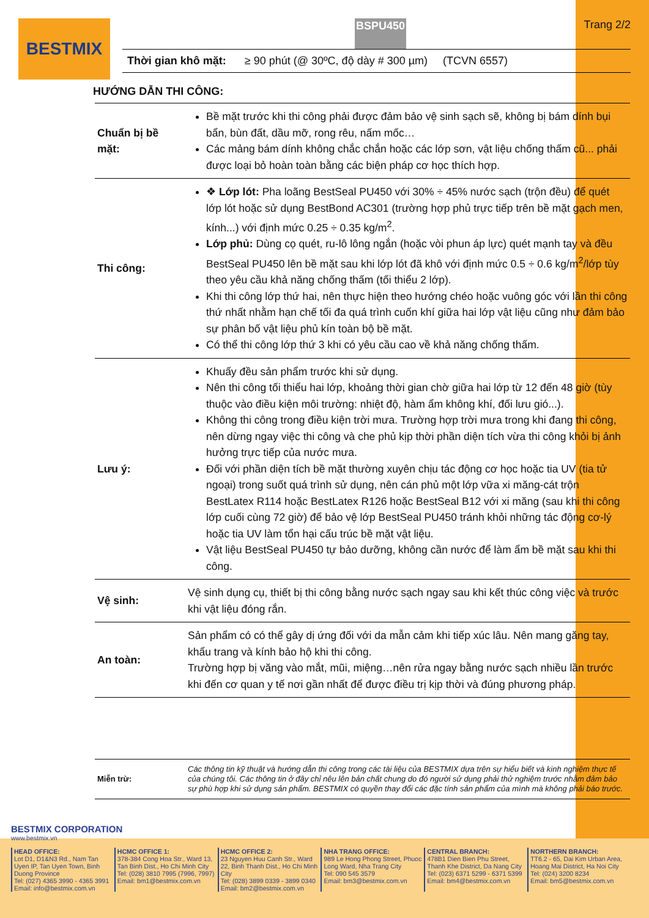BESTMIX
BSPU450 Trang 2/2
Thời gian khô mặt: ≥ 90 phút (@ 30ºC, độ dày # 300 µm) (TCVN 6557)
HƯỚNG DẪN THI CÔNG:
| Chuẩn bị bề mặt: | Bề mặt trước khi thi công phải được đảm bảo vệ sinh sạch sẽ, không bị bám dính bụi bẩn, bùn đất, dầu mỡ, rong rêu, nấm mốc… Các mảng bám dính không chắc chắn hoặc các lớp sơn, vật liệu chống thấm cũ... phải được loại bỏ hoàn toàn bằng các biện pháp cơ học thích hợp. |
| Thi công: | ❖ Lớp lót: Pha loãng BestSeal PU450 với 30% ÷ 45% nước sạch (trộn đều) để quét lớp lót hoặc sử dụng BestBond AC301 (trường hợp phủ trực tiếp trên bề mặt gạch men, kính...) với định mức 0.25 ÷ 0.35 kg/m<sup>2</sup>. Lớp phủ: Dùng cọ quét, ru-lô lông ngắn (hoặc vòi phun áp lực) quét mạnh tay và đều BestSeal PU450 lên bề mặt sau khi lớp lót đã khô với định mức 0.5 ÷ 0.6 kg/m<sup>2</sup>/lớp tùy theo yêu cầu khả năng chống thấm (tối thiểu 2 lớp). Khi thi công lớp thứ hai, nên thực hiện theo hướng chéo hoặc vuông góc với lần thi công thứ nhất nhằm hạn chế tối đa quá trình cuốn khí giữa hai lớp vật liệu cũng như đảm bảo sự phân bố vật liệu phủ kín toàn bộ bề mặt. Có thể thi công lớp thứ 3 khi có yêu cầu cao về khả năng chống thấm. |
| Lưu ý: | Khuấy đều sản phẩm trước khi sử dụng. Nên thi công tối thiểu hai lớp, khoảng thời gian chờ giữa hai lớp từ 12 đến 48 giờ (tùy thuộc vào điều kiện môi trường: nhiệt độ, hàm ẩm không khí, đối lưu gió...). Không thi công trong điều kiện trời mưa. Trường hợp trời mưa trong khi đang thi công, nên dừng ngay việc thi công và che phủ kịp thời phần diện tích vừa thi công khỏi bị ảnh hưởng trực tiếp của nước mưa. Đối với phần diện tích bề mặt thường xuyên chịu tác động cơ học hoặc tia UV (tia tử ngoại) trong suốt quá trình sử dụng, nên cán phủ một lớp vữa xi măng-cát trộn BestLatex R114 hoặc BestLatex R126 hoặc BestSeal B12 với xi măng (sau khi thi công lớp cuối cùng 72 giờ) để bảo vệ lớp BestSeal PU450 tránh khỏi những tác động cơ-lý hoặc tia UV làm tổn hại cấu trúc bề mặt vật liệu. Vật liệu BestSeal PU450 tự bảo dưỡng, không cần nước để làm ẩm bề mặt sau khi thi công. |
| Vệ sinh: | Vệ sinh dụng cụ, thiết bị thi công bằng nước sạch ngay sau khi kết thúc công việc và trước khi vật liệu đóng rắn. |
| An toàn: | Sản phẩm có có thể gây dị ứng đối với da mẫn cảm khi tiếp xúc lâu. Nên mang găng tay, khẩu trang và kính bảo hộ khi thi công. Trường hợp bị văng vào mắt, mũi, miệng…nên rửa ngay bằng nước sạch nhiều lần trước khi đến cơ quan y tế nơi gần nhất để được điều trị kịp thời và đúng phương pháp. |
| Miễn trừ: | Các thông tin kỹ thuật và hướng dẫn thi công trong các tài liệu của BESTMIX dựa trên sự hiểu biết và kinh nghiệm thực tế của chúng tôi. Các thông tin ở đây chỉ nêu lên bản chất chung do đó người sử dụng phải thử nghiệm trước nhằm đảm bảo sự phù hợp khi sử dụng sản phẩm. BESTMIX có quyền thay đổi các đặc tính sản phẩm của mình mà không phải báo trước. |
BESTMIX CORPORATION
www.bestmix.vn
HEAD OFFICE:
Lot D1, D1&N3 Rd., Nam Tan Uyen IP, Tan Uyen Town, Binh Duong Province
Tel: (027) 4365 3990 - 4365 3991
Email: info@bestmix.com.vn
HCMC OFFICE 1:
378-384 Cong Hoa Str., Ward 13, Tan Binh Dist., Ho Chi Minh City
Tel: (028) 3810 7995 (7996, 7997)
Email: bm1@bestmix.com.vn
HCMC OFFICE 2:
23 Nguyen Huu Canh Str., Ward 22, Binh Thanh Dist., Ho Chi Minh City
Tel: (028) 3899 0339 - 3899 0340
Email: bm2@bestmix.com.vn
NHA TRANG OFFICE:
989 Le Hong Phong Street, Phuoc Long Ward, Nha Trang City
Tel: 090 545 3579
Email: bm3@bestmix.com.vn
CENTRAL BRANCH:
478B1 Dien Bien Phu Street, Thanh Khe District, Da Nang City
Tel: (023) 6371 5299 - 6371 5399
Email: bm4@bestmix.com.vn
NORTHERN BRANCH:
TT6.2 - 65, Dai Kim Urban Area, Hoang Mai District, Ha Noi City
Tel: (024) 3200 8234
Email: bm5@bestmix.com.vn